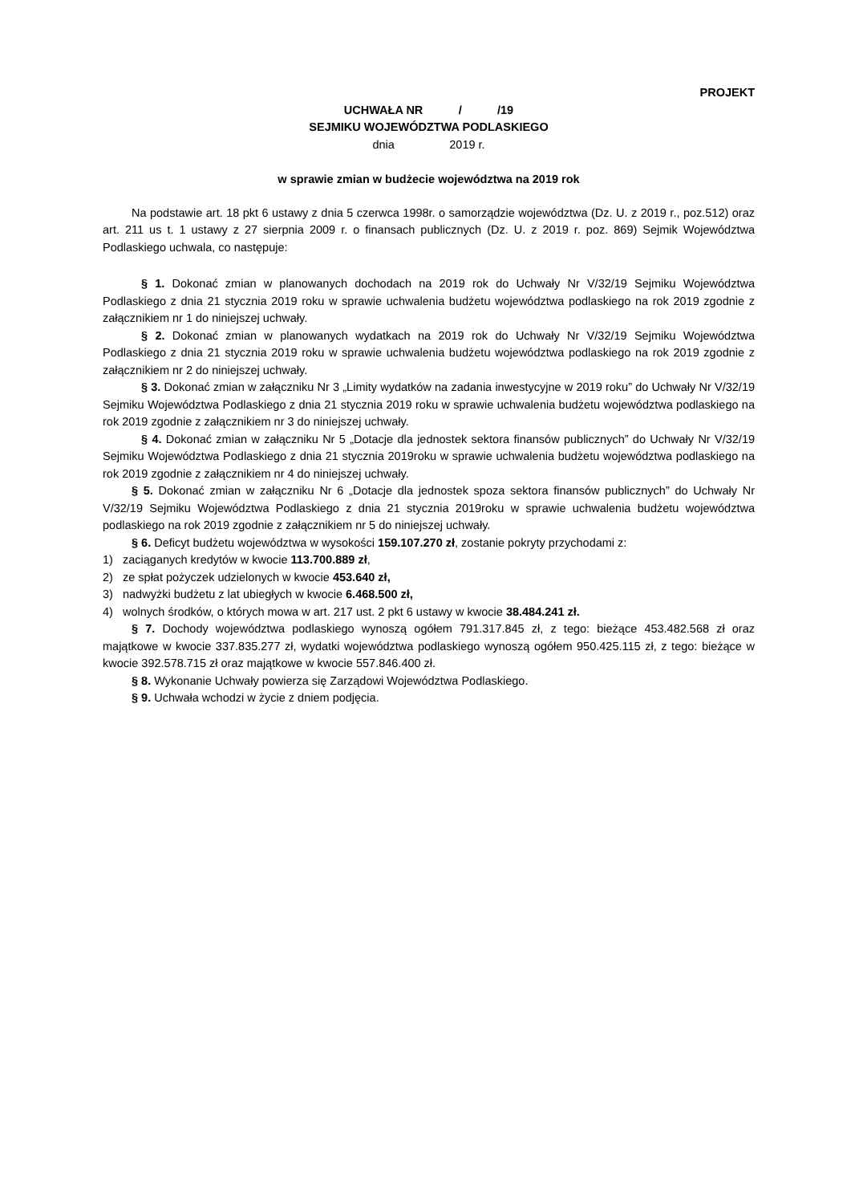PROJEKT
UCHWAŁA NR / /19
SEJMIKU WOJEWÓDZTWA PODLASKIEGO
dnia 2019 r.
w sprawie zmian w budżecie województwa na 2019 rok
Na podstawie art. 18 pkt 6 ustawy z dnia 5 czerwca 1998r. o samorządzie województwa (Dz. U. z 2019 r., poz.512) oraz art. 211 us t. 1 ustawy z 27 sierpnia 2009 r. o finansach publicznych (Dz. U. z 2019 r. poz. 869) Sejmik Województwa Podlaskiego uchwala, co następuje:
§ 1. Dokonać zmian w planowanych dochodach na 2019 rok do Uchwały Nr V/32/19 Sejmiku Województwa Podlaskiego z dnia 21 stycznia 2019 roku w sprawie uchwalenia budżetu województwa podlaskiego na rok 2019 zgodnie z załącznikiem nr 1 do niniejszej uchwały.
§ 2. Dokonać zmian w planowanych wydatkach na 2019 rok do Uchwały Nr V/32/19 Sejmiku Województwa Podlaskiego z dnia 21 stycznia 2019 roku w sprawie uchwalenia budżetu województwa podlaskiego na rok 2019 zgodnie z załącznikiem nr 2 do niniejszej uchwały.
§ 3. Dokonać zmian w załączniku Nr 3 „Limity wydatków na zadania inwestycyjne w 2019 roku” do Uchwały Nr V/32/19 Sejmiku Województwa Podlaskiego z dnia 21 stycznia 2019 roku w sprawie uchwalenia budżetu województwa podlaskiego na rok 2019 zgodnie z załącznikiem nr 3 do niniejszej uchwały.
§ 4. Dokonać zmian w załączniku Nr 5 „Dotacje dla jednostek sektora finansów publicznych” do Uchwały Nr V/32/19 Sejmiku Województwa Podlaskiego z dnia 21 stycznia 2019roku w sprawie uchwalenia budżetu województwa podlaskiego na rok 2019 zgodnie z załącznikiem nr 4 do niniejszej uchwały.
§ 5. Dokonać zmian w załączniku Nr 6 „Dotacje dla jednostek spoza sektora finansów publicznych” do Uchwały Nr V/32/19 Sejmiku Województwa Podlaskiego z dnia 21 stycznia 2019roku w sprawie uchwalenia budżetu województwa podlaskiego na rok 2019 zgodnie z załącznikiem nr 5 do niniejszej uchwały.
§ 6. Deficyt budżetu województwa w wysokości 159.107.270 zł, zostanie pokryty przychodami z:
1) zaciąganych kredytów w kwocie 113.700.889 zł,
2) ze spłat pożyczek udzielonych w kwocie 453.640 zł,
3) nadwyżki budżetu z lat ubiegłych w kwocie 6.468.500 zł,
4) wolnych środków, o których mowa w art. 217 ust. 2 pkt 6 ustawy w kwocie 38.484.241 zł.
§ 7. Dochody województwa podlaskiego wynoszą ogółem 791.317.845 zł, z tego: bieżące 453.482.568 zł oraz majątkowe w kwocie 337.835.277 zł, wydatki województwa podlaskiego wynoszą ogółem 950.425.115 zł, z tego: bieżące w kwocie 392.578.715 zł oraz majątkowe w kwocie 557.846.400 zł.
§ 8. Wykonanie Uchwały powierza się Zarządowi Województwa Podlaskiego.
§ 9. Uchwała wchodzi w życie z dniem podjęcia.